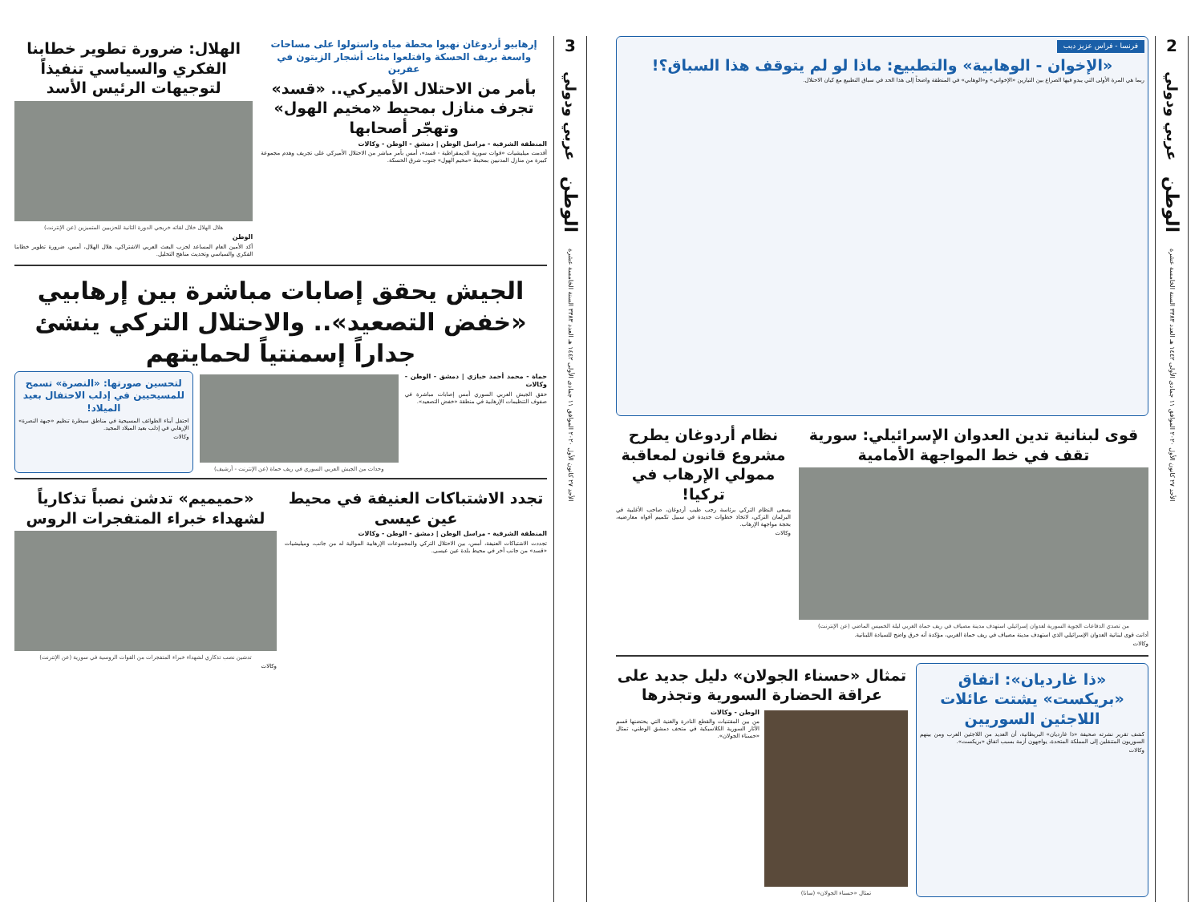2
عربي ودولي
الوطن
الأحد ٢٧ كانون الأول ٢٠٢٠ الموافق ١١ جمادى الأولى ١٤٤٢ هـ العدد ٣٣٨٣ السنة الخامسة عشرة
فرنسا - فراس عزيز ديب
«الإخوان - الوهابية» والتطبيع: ماذا لو لم يتوقف هذا السباق؟!
ربما هي المرة الأولى التي يبدو فيها الصراع بين التيارين «الإخواني» و«الوهابي» في المنطقة واضحاً إلى هذا الحد في سباق التطبيع مع كيان الاحتلال.
قوى لبنانية تدين العدوان الإسرائيلي: سورية تقف في خط المواجهة الأمامية
من تصدي الدفاعات الجوية السورية لعدوان إسرائيلي استهدف مدينة مصياف في ريف حماة الغربي ليلة الخميس الماضي (عن الإنترنت)
أدانت قوى لبنانية العدوان الإسرائيلي الذي استهدف مدينة مصياف في ريف حماة الغربي، مؤكدة أنه خرق واضح للسيادة اللبنانية.
وكالات
نظام أردوغان يطرح مشروع قانون لمعاقبة ممولي الإرهاب في تركيا!
يسعى النظام التركي برئاسة رجب طيب أردوغان، صاحب الأغلبية في البرلمان التركي، لاتخاذ خطوات جديدة في سبيل تكميم أفواه معارضيه، بحجة مواجهة الإرهاب.
وكالات
«ذا غارديان»: اتفاق «بريكست» يشتت عائلات اللاجئين السوريين
كشف تقرير نشرته صحيفة «ذا غارديان» البريطانية، أن العديد من اللاجئين العرب ومن بينهم السوريون المتنقلين إلى المملكة المتحدة، يواجهون أزمة بسبب اتفاق «بريكست».
وكالات
تمثال «حسناء الجولان» دليل جديد على عراقة الحضارة السورية وتجذرها
تمثال «حسناء الجولان» (سانا) الوطن - وكالات
من بين المقتنيات والقطع النادرة والغنية التي يحتضنها قسم الآثار السورية الكلاسيكية في متحف دمشق الوطني، تمثال «حسناء الجولان».
3
عربي ودولي
الوطن
الأحد ٢٧ كانون الأول ٢٠٢٠ الموافق ١١ جمادى الأولى ١٤٤٢ هـ العدد ٣٣٨٣ السنة الخامسة عشرة
إرهابيو أردوغان نهبوا محطة مياه واستولوا على مساحات واسعة بريف الحسكة واقتلعوا مئات أشجار الزيتون في عفرين
بأمر من الاحتلال الأميركي.. «قسد» تجرف منازل بمحيط «مخيم الهول» وتهجّر أصحابها
المنطقة الشرقية - مراسل الوطن | دمشق - الوطن - وكالات
أقدمت ميليشيات «قوات سورية الديمقراطية - قسد»، أمس بأمر مباشر من الاحتلال الأميركي على تجريف وهدم مجموعة كبيرة من منازل المدنيين بمحيط «مخيم الهول» جنوب شرق الحسكة.
الهلال: ضرورة تطوير خطابنا الفكري والسياسي تنفيذاً لتوجيهات الرئيس الأسد
هلال الهلال خلال لقائه خريجي الدورة الثانية للحزبيين المتميزين (عن الإنترنت)
الوطن
أكد الأمين العام المساعد لحزب البعث العربي الاشتراكي، هلال الهلال، أمس، ضرورة تطوير خطابنا الفكري والسياسي وتحديث مناهج التحليل.
الجيش يحقق إصابات مباشرة بين إرهابيي «خفض التصعيد».. والاحتلال التركي ينشئ جداراً إسمنتياً لحمايتهم
حماة - محمد أحمد خبازي | دمشق - الوطن - وكالات
حقق الجيش العربي السوري أمس إصابات مباشرة في صفوف التنظيمات الإرهابية في منطقة «خفض التصعيد».
وحدات من الجيش العربي السوري في ريف حماة (عن الإنترنت - أرشيف)
لتحسين صورتها: «النصرة» تسمح للمسيحيين في إدلب الاحتفال بعيد الميلاد!
احتفل أبناء الطوائف المسيحية في مناطق سيطرة تنظيم «جبهة النصرة» الإرهابي في إدلب بعيد الميلاد المجيد.
وكالات
تجدد الاشتباكات العنيفة في محيط عين عيسى
المنطقة الشرقية - مراسل الوطن | دمشق - الوطن - وكالات
تجددت الاشتباكات العنيفة، أمس، بين الاحتلال التركي والمجموعات الإرهابية الموالية له من جانب، وميليشيات «قسد» من جانب آخر في محيط بلدة عين عيسى.
«حميميم» تدشن نصباً تذكارياً لشهداء خبراء المتفجرات الروس
تدشين نصب تذكاري لشهداء خبراء المتفجرات من القوات الروسية في سورية (عن الإنترنت)
وكالات